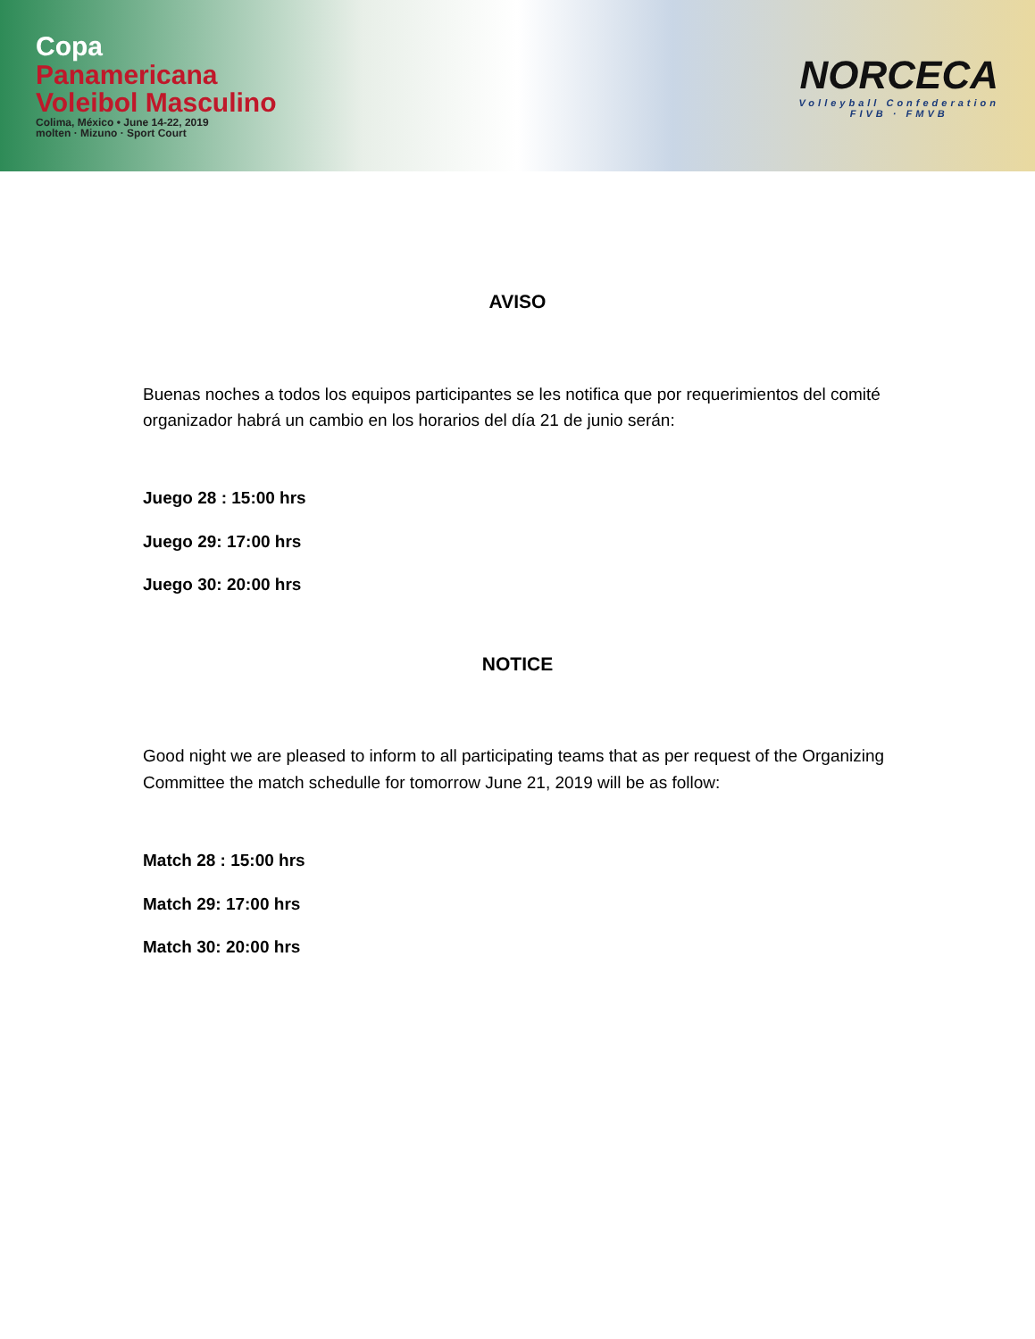Copa
Panamericana
Voleibol Masculino
Colima, México • June 14-22, 2019
molten · Mizuno · Sport Court
NORCECA
Volleyball Confederation
FIVB · FMVB
AVISO
Buenas noches a todos los equipos participantes se les notifica que por requerimientos del comité organizador habrá un cambio en los horarios del día 21 de junio serán:
Juego 28 : 15:00 hrs
Juego 29: 17:00 hrs
Juego 30: 20:00 hrs
NOTICE
Good night we are pleased to inform to all participating teams that as per request of the Organizing Committee the match schedulle for tomorrow June 21, 2019 will be as follow:
Match 28 : 15:00 hrs
Match 29: 17:00 hrs
Match 30: 20:00 hrs